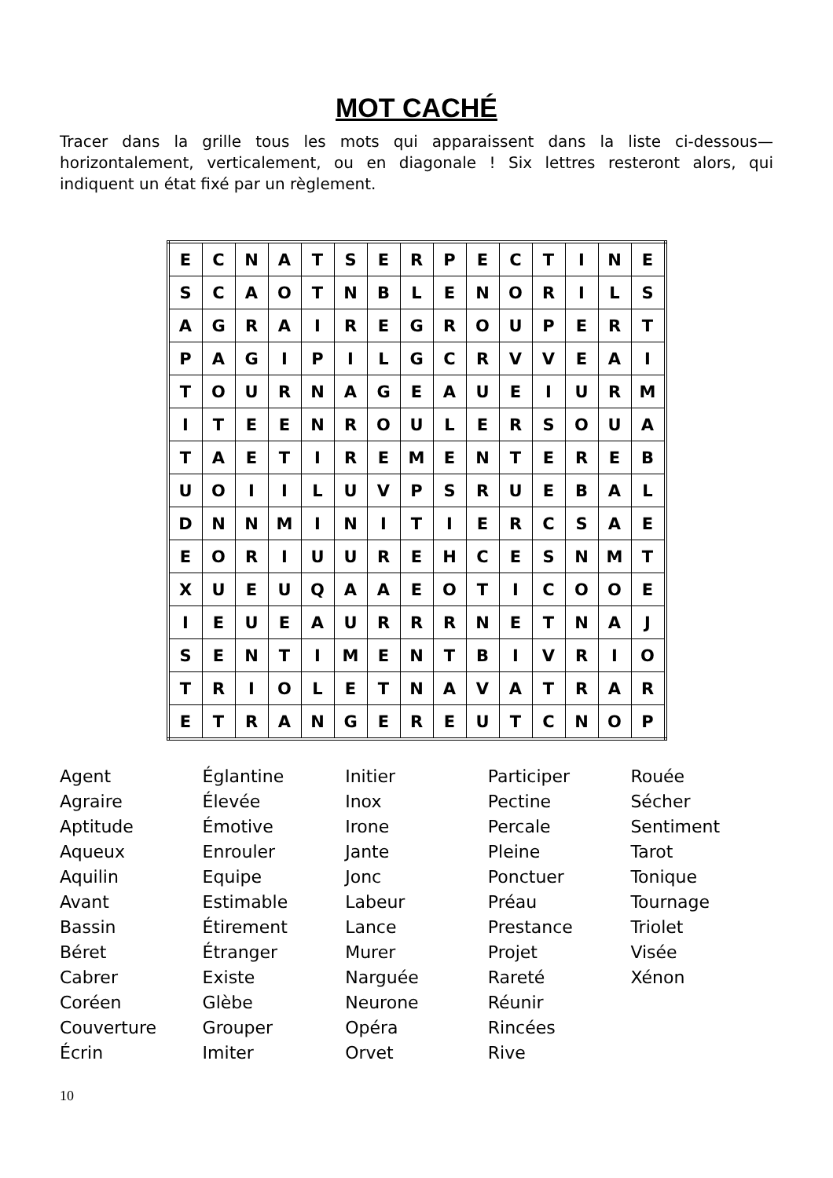MOT CACHÉ
Tracer dans la grille tous les mots qui apparaissent dans la liste ci-dessous—horizontalement, verticalement, ou en diagonale ! Six lettres resteront alors, qui indiquent un état fixé par un règlement.
| E | C | N | A | T | S | E | R | P | E | C | T | I | N | E |
| S | C | A | O | T | N | B | L | E | N | O | R | I | L | S |
| A | G | R | A | I | R | E | G | R | O | U | P | E | R | T |
| P | A | G | I | P | I | L | G | C | R | V | V | E | A | I |
| T | O | U | R | N | A | G | E | A | U | E | I | U | R | M |
| I | T | E | E | N | R | O | U | L | E | R | S | O | U | A |
| T | A | E | T | I | R | E | M | E | N | T | E | R | E | B |
| U | O | I | I | L | U | V | P | S | R | U | E | B | A | L |
| D | N | N | M | I | N | I | T | I | E | R | C | S | A | E |
| E | O | R | I | U | U | R | E | H | C | E | S | N | M | T |
| X | U | E | U | Q | A | A | E | O | T | I | C | O | O | E |
| I | E | U | E | A | U | R | R | R | N | E | T | N | A | J |
| S | E | N | T | I | M | E | N | T | B | I | V | R | I | O |
| T | R | I | O | L | E | T | N | A | V | A | T | R | A | R |
| E | T | R | A | N | G | E | R | E | U | T | C | N | O | P |
Agent
Agraire
Aptitude
Aqueux
Aquilin
Avant
Bassin
Béret
Cabrer
Coréen
Couverture
Écrin
Églantine
Élevée
Émotive
Enrouler
Equipe
Estimable
Étirement
Étranger
Existe
Glèbe
Grouper
Imiter
Initier
Inox
Irone
Jante
Jonc
Labeur
Lance
Murer
Narguée
Neurone
Opéra
Orvet
Participer
Pectine
Percale
Pleine
Ponctuer
Préau
Prestance
Projet
Rareté
Réunir
Rincées
Rive
Rouée
Sécher
Sentiment
Tarot
Tonique
Tournage
Triolet
Visée
Xénon
10